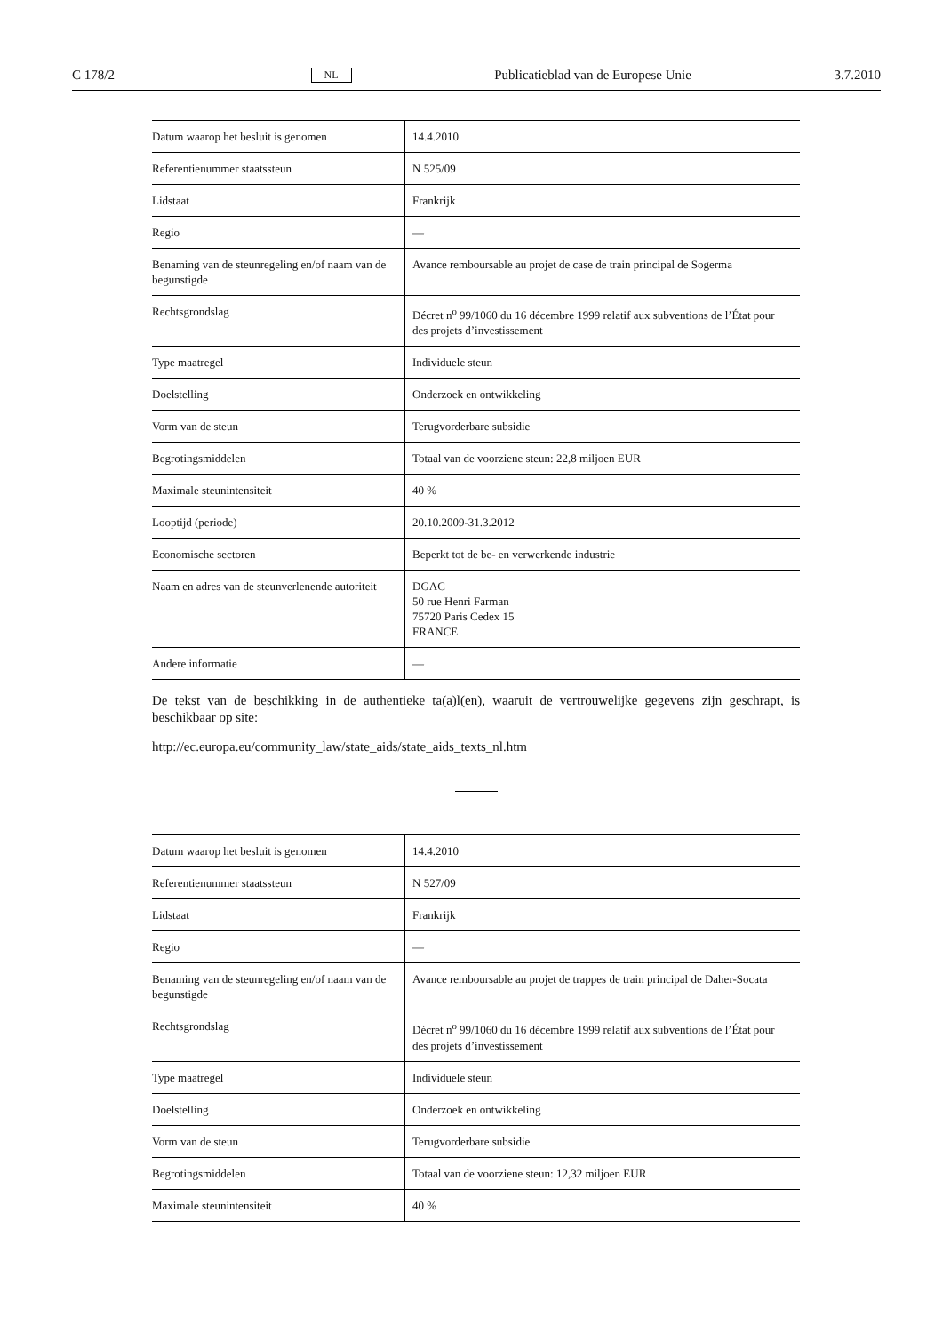C 178/2 NL Publicatieblad van de Europese Unie 3.7.2010
| Datum waarop het besluit is genomen | 14.4.2010 |
| Referentienummer staatssteun | N 525/09 |
| Lidstaat | Frankrijk |
| Regio | — |
| Benaming van de steunregeling en/of naam van de begunstigde | Avance remboursable au projet de case de train principal de Sogerma |
| Rechtsgrondslag | Décret n<sup>o</sup> 99/1060 du 16 décembre 1999 relatif aux subventions de l’État pour des projets d’investissement |
| Type maatregel | Individuele steun |
| Doelstelling | Onderzoek en ontwikkeling |
| Vorm van de steun | Terugvorderbare subsidie |
| Begrotingsmiddelen | Totaal van de voorziene steun: 22,8 miljoen EUR |
| Maximale steunintensiteit | 40 % |
| Looptijd (periode) | 20.10.2009-31.3.2012 |
| Economische sectoren | Beperkt tot de be- en verwerkende industrie |
| Naam en adres van de steunverlenende autoriteit | DGAC 50 rue Henri Farman 75720 Paris Cedex 15 FRANCE |
| Andere informatie | — |
De tekst van de beschikking in de authentieke ta(a)l(en), waaruit de vertrouwelijke gegevens zijn geschrapt, is beschikbaar op site:
http://ec.europa.eu/community_law/state_aids/state_aids_texts_nl.htm
| Datum waarop het besluit is genomen | 14.4.2010 |
| Referentienummer staatssteun | N 527/09 |
| Lidstaat | Frankrijk |
| Regio | — |
| Benaming van de steunregeling en/of naam van de begunstigde | Avance remboursable au projet de trappes de train principal de Daher-Socata |
| Rechtsgrondslag | Décret n<sup>o</sup> 99/1060 du 16 décembre 1999 relatif aux subventions de l’État pour des projets d’investissement |
| Type maatregel | Individuele steun |
| Doelstelling | Onderzoek en ontwikkeling |
| Vorm van de steun | Terugvorderbare subsidie |
| Begrotingsmiddelen | Totaal van de voorziene steun: 12,32 miljoen EUR |
| Maximale steunintensiteit | 40 % |